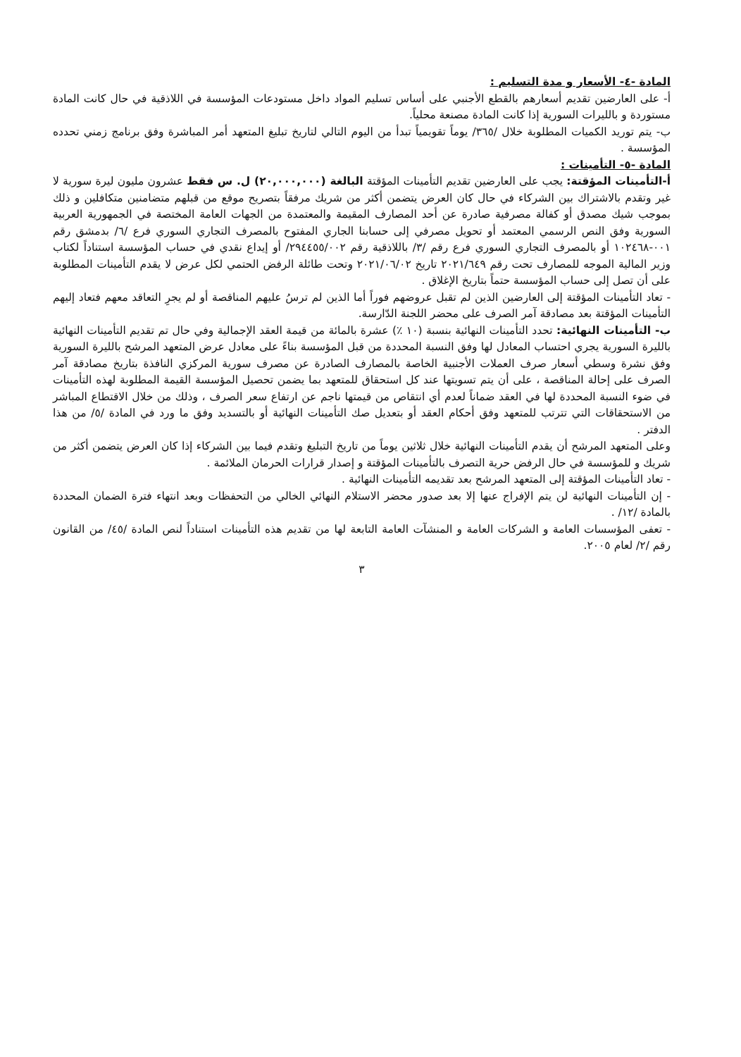المادة -٤- الأسعار و مدة التسليم :
أ- على العارضين تقديم أسعارهم بالقطع الأجنبي على أساس تسليم المواد داخل مستودعات المؤسسة في اللاذقية في حال كانت المادة مستوردة و بالليرات السورية إذا كانت المادة مصنعة محلياً.
ب- يتم توريد الكميات المطلوبة خلال /٣٦٥/ يوماً تقويمياً تبدأ من اليوم التالي لتاريخ تبليغ المتعهد أمر المباشرة وفق برنامج زمني تحدده المؤسسة .
المادة -٥- التأمينات :
أ-التأمينات المؤقتة: يجب على العارضين تقديم التأمينات المؤقتة البالغة (٢٠,٠٠٠,٠٠٠) ل. س فقط عشرون مليون ليرة سورية لا غير وتقدم بالاشتراك بين الشركاء في حال كان العرض يتضمن أكثر من شريك مرفقاً بتصريح موقع من قبلهم متضامنين متكافلين و ذلك بموجب شيك مصدق أو كفالة مصرفية صادرة عن أحد المصارف المقيمة والمعتمدة من الجهات العامة المختصة في الجمهورية العربية السورية وفق النص الرسمي المعتمد أو تحويل مصرفي إلى حسابنا الجاري المفتوح بالمصرف التجاري السوري فرع /٦/ بدمشق رقم ٠٠١-١٠٢٤٦٨ أو بالمصرف التجاري السوري فرع رقم /٣/ باللاذقية رقم ٢٩٤٤٥٥/٠٠٢/ أو إيداع نقدي في حساب المؤسسة استناداً لكتاب وزير المالية الموجه للمصارف تحت رقم ٢٠٢١/٦٤٩ تاريخ ٢٠٢١/٠٦/٠٢ وتحت طائلة الرفض الحتمي لكل عرض لا يقدم التأمينات المطلوبة على أن تصل إلى حساب المؤسسة حتماً بتاريخ الإغلاق .
- تعاد التأمينات المؤقتة إلى العارضين الذين لم تقبل عروضهم فوراً أما الذين لم ترسُ عليهم المناقصة أو لم يجرِ التعاقد معهم فتعاد إليهم التأمينات المؤقتة بعد مصادقة آمر الصرف على محضر اللجنة الدّارسة.
ب- التأمينات النهائية: تحدد التأمينات النهائية بنسبة (١٠ ٪) عشرة بالمائة من قيمة العقد الإجمالية وفي حال تم تقديم التأمينات النهائية بالليرة السورية يجري احتساب المعادل لها وفق النسبة المحددة من قبل المؤسسة بناءً على معادل عرض المتعهد المرشح بالليرة السورية وفق نشرة وسطي أسعار صرف العملات الأجنبية الخاصة بالمصارف الصادرة عن مصرف سورية المركزي النافذة بتاريخ مصادقة آمر الصرف على إحالة المناقصة ، على أن يتم تسويتها عند كل استحقاق للمتعهد بما يضمن تحصيل المؤسسة القيمة المطلوبة لهذه التأمينات في ضوء النسبة المحددة لها في العقد ضماناً لعدم أي انتقاص من قيمتها ناجم عن ارتفاع سعر الصرف ، وذلك من خلال الاقتطاع المباشر من الاستحقاقات التي تترتب للمتعهد وفق أحكام العقد أو بتعديل صك التأمينات النهائية أو بالتسديد وفق ما ورد في المادة /٥/ من هذا الدفتر .
وعلى المتعهد المرشح أن يقدم التأمينات النهائية خلال ثلاثين يوماً من تاريخ التبليغ وتقدم فيما بين الشركاء إذا كان العرض يتضمن أكثر من شريك و للمؤسسة في حال الرفض حرية التصرف بالتأمينات المؤقتة و إصدار قرارات الحرمان الملائمة .
- تعاد التأمينات المؤقتة إلى المتعهد المرشح بعد تقديمه التأمينات النهائية .
- إن التأمينات النهائية لن يتم الإفراج عنها إلا بعد صدور محضر الاستلام النهائي الخالي من التحفظات وبعد انتهاء فترة الضمان المحددة بالمادة /١٢/ .
- تعفى المؤسسات العامة و الشركات العامة و المنشآت العامة التابعة لها من تقديم هذه التأمينات استناداً لنص المادة /٤٥/ من القانون رقم /٢/ لعام ٢٠٠٥.
٣